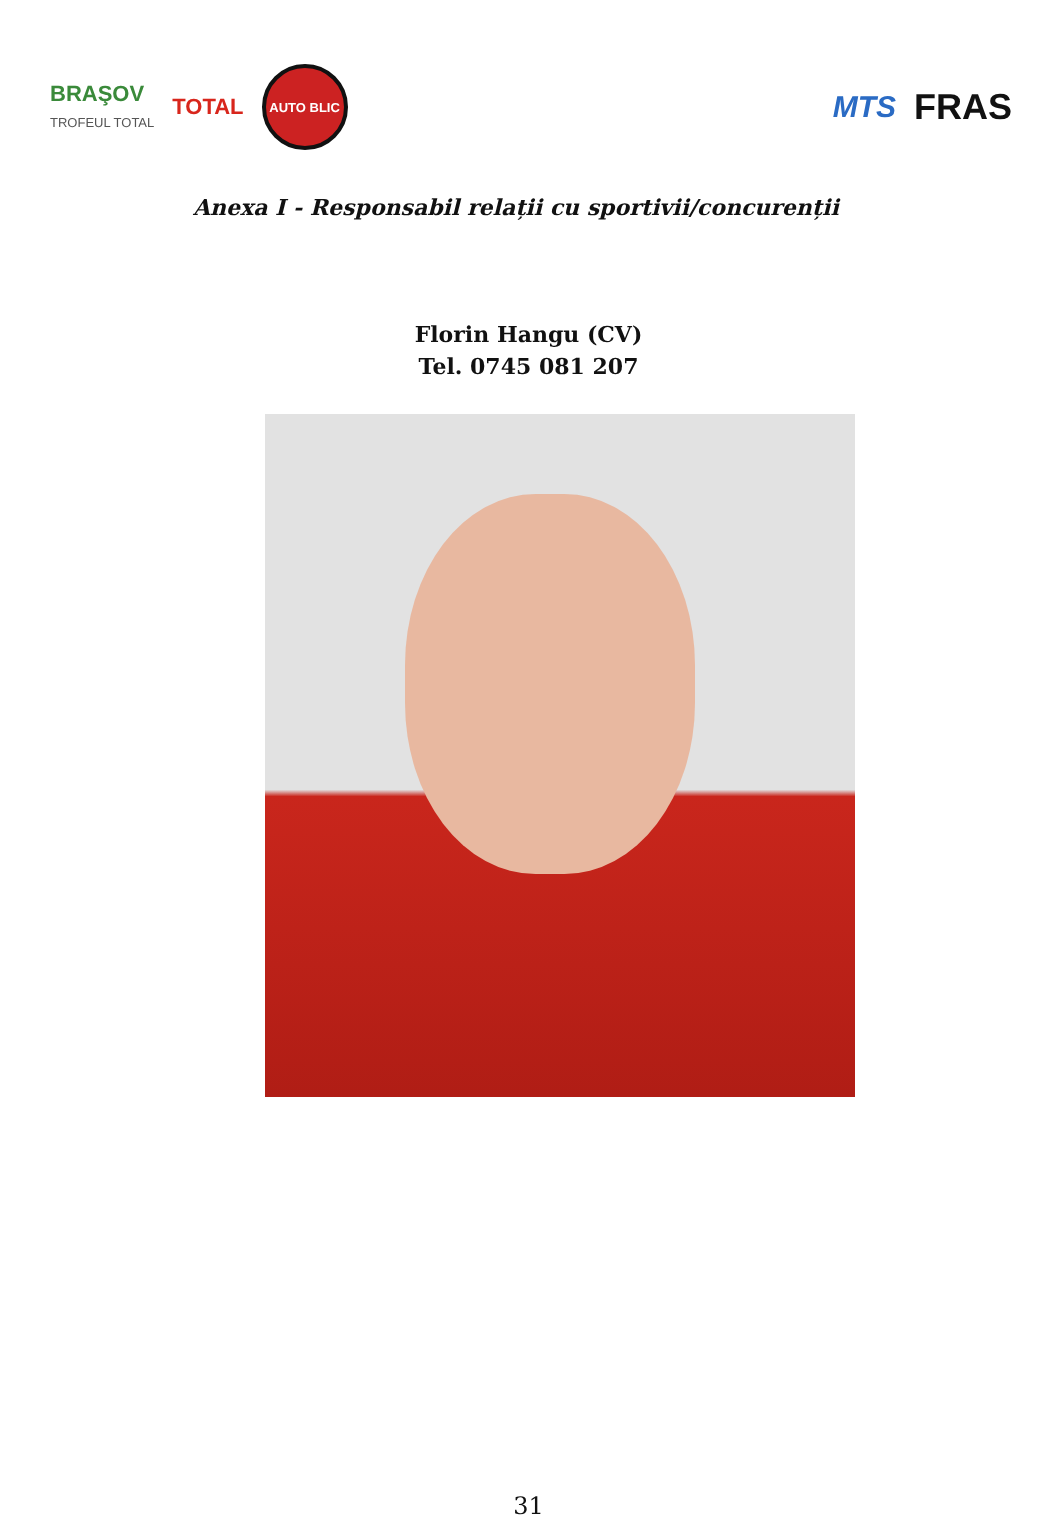BRAŞOV
TROFEUL TOTAL TOTAL
AUTO BLIC
MTS FRAS
Anexa I - Responsabil relații cu sportivii/concurenții
Florin Hangu (CV)
Tel. 0745 081 207
31